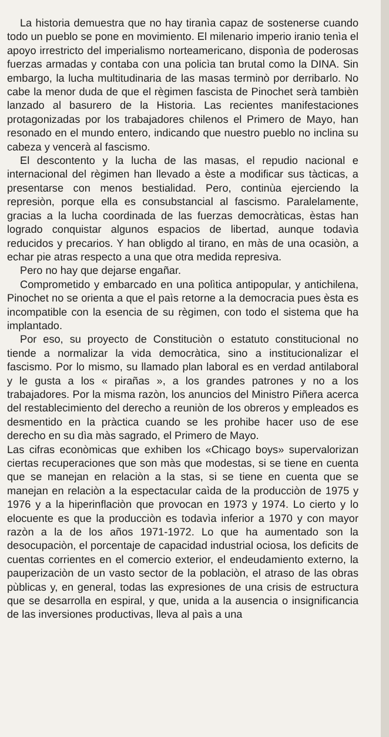La historia demuestra que no hay tiranìa capaz de sostenerse cuando todo un pueblo se pone en movimiento. El milenario imperio iranio tenìa el apoyo irrestricto del imperialismo norteamericano, disponìa de poderosas fuerzas armadas y contaba con una policìa tan brutal como la DINA. Sin embargo, la lucha multitudinaria de las masas terminò por derribarlo. No cabe la menor duda de que el règimen fascista de Pinochet serà tambièn lanzado al basurero de la Historia. Las recientes manifestaciones protagonizadas por los trabajadores chilenos el Primero de Mayo, han resonado en el mundo entero, indicando que nuestro pueblo no inclina su cabeza y vencerà al fascismo.
El descontento y la lucha de las masas, el repudio nacional e internacional del règimen han llevado a èste a modificar sus tàcticas, a presentarse con menos bestialidad. Pero, continùa ejerciendo la represiòn, porque ella es consubstancial al fascismo. Paralelamente, gracias a la lucha coordinada de las fuerzas democràticas, èstas han logrado conquistar algunos espacios de libertad, aunque todavìa reducidos y precarios. Y han obligdo al tirano, en màs de una ocasiòn, a echar pie atras respecto a una que otra medida represiva.
Pero no hay que dejarse engañar.
Comprometido y embarcado en una polìtica antipopular, y antichilena, Pinochet no se orienta a que el paìs retorne a la democracia pues èsta es incompatible con la esencia de su règimen, con todo el sistema que ha implantado.
Por eso, su proyecto de Constituciòn o estatuto constitucional no tiende a normalizar la vida democràtica, sino a institucionalizar el fascismo. Por lo mismo, su llamado plan laboral es en verdad antilaboral y le gusta a los « pirañas », a los grandes patrones y no a los trabajadores. Por la misma razòn, los anuncios del Ministro Piñera acerca del restablecimiento del derecho a reuniòn de los obreros y empleados es desmentido en la pràctica cuando se les prohibe hacer uso de ese derecho en su dìa màs sagrado, el Primero de Mayo.
Las cifras econòmicas que exhiben los «Chicago boys» supervalorizan ciertas recuperaciones que son màs que modestas, si se tiene en cuenta que se manejan en relaciòn a la stas, si se tiene en cuenta que se manejan en relaciòn a la espectacular caìda de la producciòn de 1975 y 1976 y a la hiperinflaciòn que provocan en 1973 y 1974. Lo cierto y lo elocuente es que la producciòn es todavìa inferior a 1970 y con mayor razòn a la de los años 1971-1972. Lo que ha aumentado son la desocupaciòn, el porcentaje de capacidad industrial ociosa, los deficits de cuentas corrientes en el comercio exterior, el endeudamiento externo, la pauperizaciòn de un vasto sector de la poblaciòn, el atraso de las obras pùblicas y, en general, todas las expresiones de una crisis de estructura que se desarrolla en espiral, y que, unida a la ausencia o insignificancia de las inversiones productivas, lleva al paìs a una